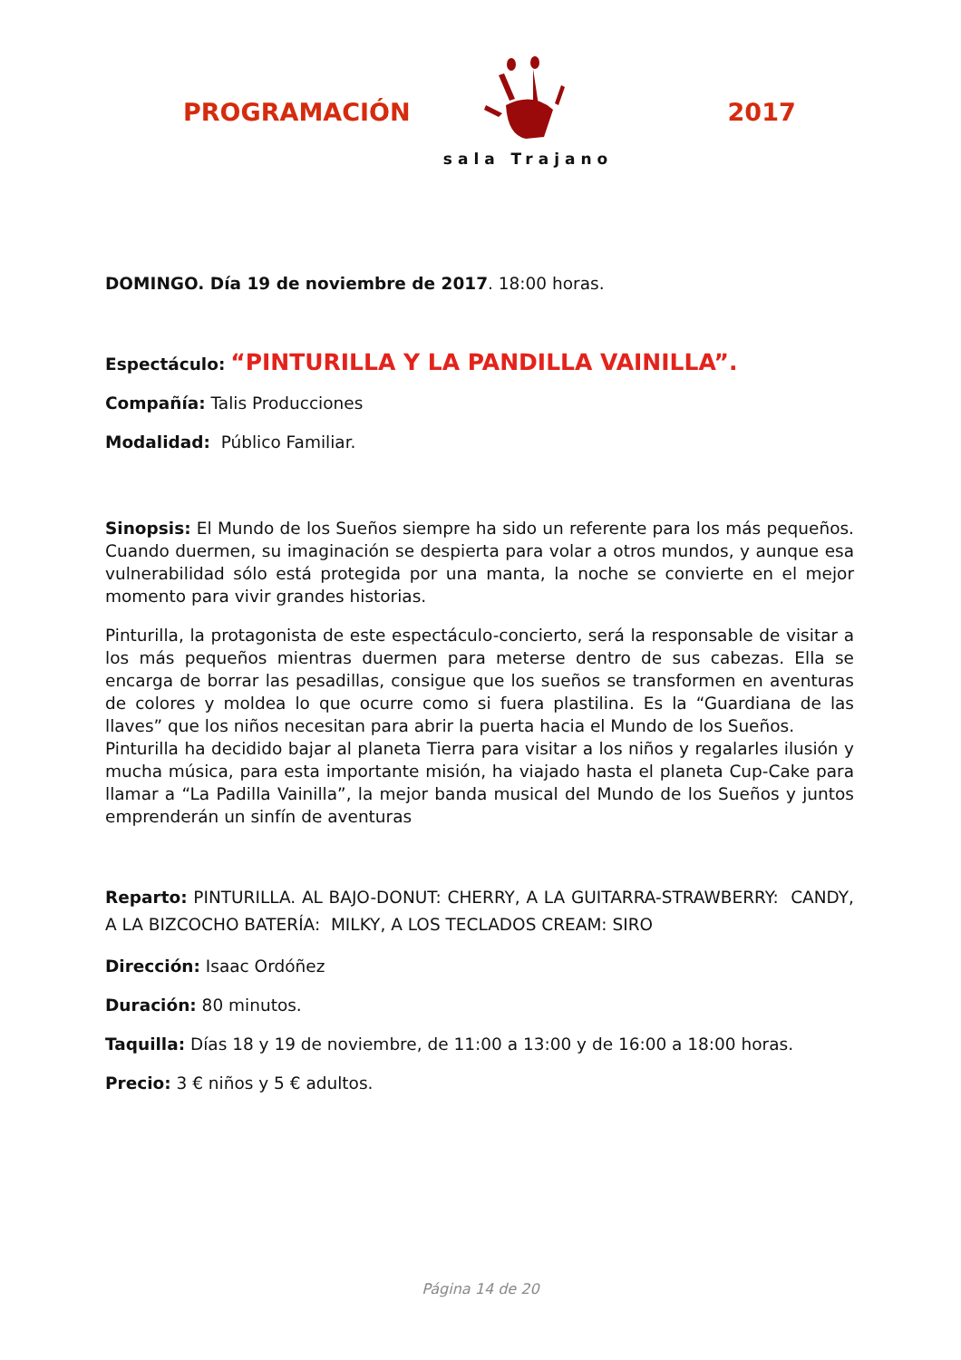PROGRAMACIÓN
sala Trajano
2017
DOMINGO. Día 19 de noviembre de 2017. 18:00 horas.
Espectáculo: “PINTURILLA Y LA PANDILLA VAINILLA”.
Compañía: Talis Producciones
Modalidad: Público Familiar.
Sinopsis: El Mundo de los Sueños siempre ha sido un referente para los más pequeños. Cuando duermen, su imaginación se despierta para volar a otros mundos, y aunque esa vulnerabilidad sólo está protegida por una manta, la noche se convierte en el mejor momento para vivir grandes historias.
Pinturilla, la protagonista de este espectáculo-concierto, será la responsable de visitar a los más pequeños mientras duermen para meterse dentro de sus cabezas. Ella se encarga de borrar las pesadillas, consigue que los sueños se transformen en aventuras de colores y moldea lo que ocurre como si fuera plastilina. Es la “Guardiana de las llaves” que los niños necesitan para abrir la puerta hacia el Mundo de los Sueños.
Pinturilla ha decidido bajar al planeta Tierra para visitar a los niños y regalarles ilusión y mucha música, para esta importante misión, ha viajado hasta el planeta Cup-Cake para llamar a “La Padilla Vainilla”, la mejor banda musical del Mundo de los Sueños y juntos emprenderán un sinfín de aventuras
Reparto: PINTURILLA. AL BAJO-DONUT: CHERRY, A LA GUITARRA-STRAWBERRY: CANDY, A LA BIZCOCHO BATERÍA: MILKY, A LOS TECLADOS CREAM: SIRO
Dirección: Isaac Ordóñez
Duración: 80 minutos.
Taquilla: Días 18 y 19 de noviembre, de 11:00 a 13:00 y de 16:00 a 18:00 horas.
Precio: 3 € niños y 5 € adultos.
Página 14 de 20